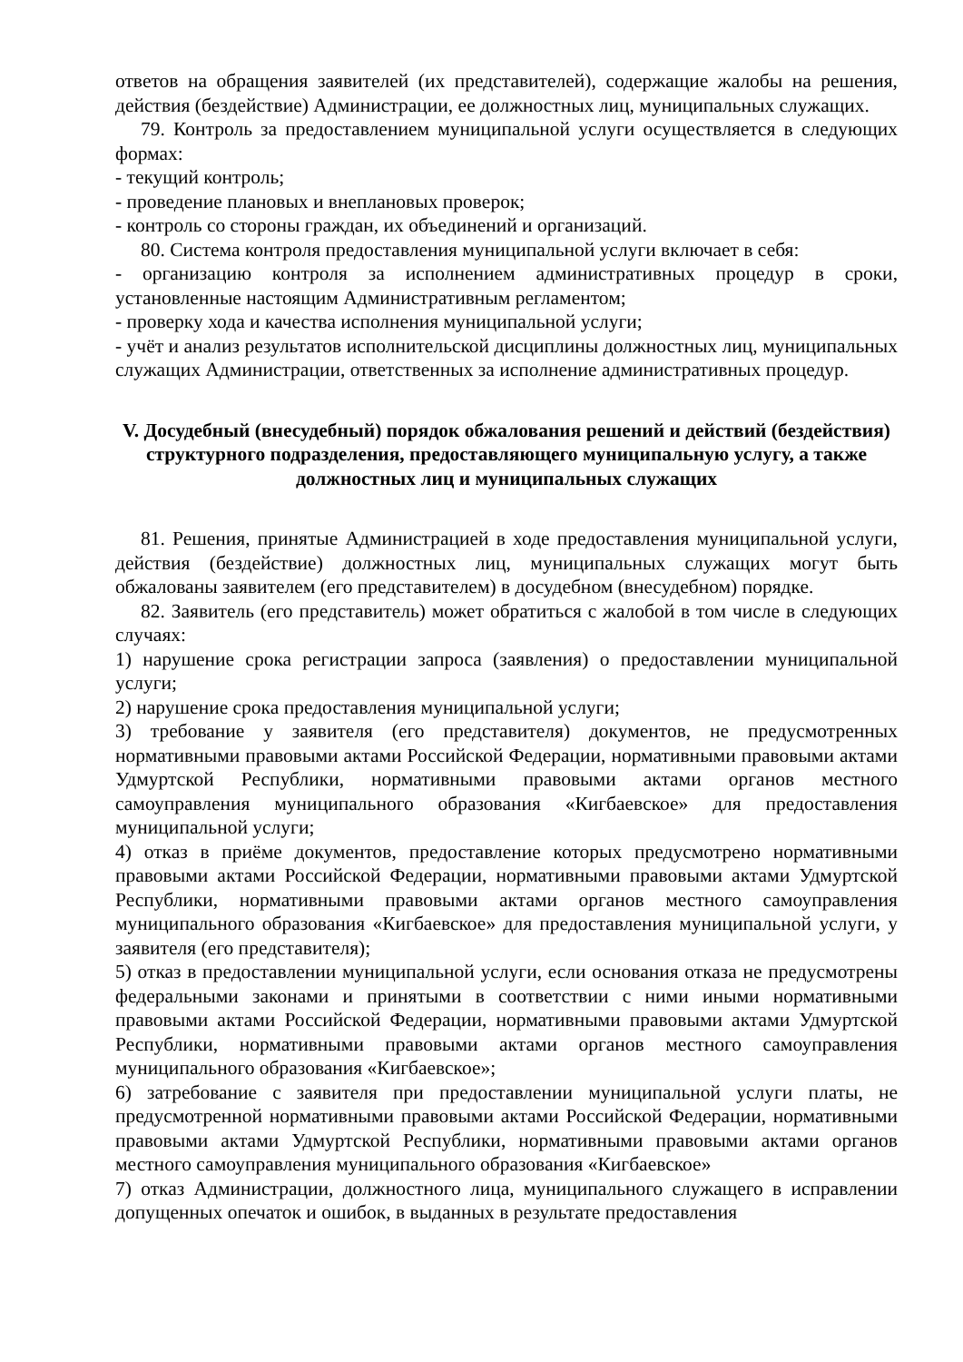ответов на обращения заявителей (их представителей), содержащие жалобы на решения, действия (бездействие) Администрации, ее должностных лиц, муниципальных служащих.
79. Контроль за предоставлением муниципальной услуги осуществляется в следующих формах:
- текущий контроль;
- проведение плановых и внеплановых проверок;
- контроль со стороны граждан, их объединений и организаций.
80. Система контроля предоставления муниципальной услуги включает в себя:
- организацию контроля за исполнением административных процедур в сроки, установленные настоящим Административным регламентом;
- проверку хода и качества исполнения муниципальной услуги;
- учёт и анализ результатов исполнительской дисциплины должностных лиц, муниципальных служащих Администрации, ответственных за исполнение административных процедур.
V. Досудебный (внесудебный) порядок обжалования решений и действий (бездействия) структурного подразделения, предоставляющего муниципальную услугу, а также должностных лиц и муниципальных служащих
81. Решения, принятые Администрацией в ходе предоставления муниципальной услуги, действия (бездействие) должностных лиц, муниципальных служащих могут быть обжалованы заявителем (его представителем) в досудебном (внесудебном) порядке.
82. Заявитель (его представитель) может обратиться с жалобой в том числе в следующих случаях:
1) нарушение срока регистрации запроса (заявления) о предоставлении муниципальной услуги;
2) нарушение срока предоставления муниципальной услуги;
3) требование у заявителя (его представителя) документов, не предусмотренных нормативными правовыми актами Российской Федерации, нормативными правовыми актами Удмуртской Республики, нормативными правовыми актами органов местного самоуправления муниципального образования «Кигбаевское» для предоставления муниципальной услуги;
4) отказ в приёме документов, предоставление которых предусмотрено нормативными правовыми актами Российской Федерации, нормативными правовыми актами Удмуртской Республики, нормативными правовыми актами органов местного самоуправления муниципального образования «Кигбаевское» для предоставления муниципальной услуги, у заявителя (его представителя);
5) отказ в предоставлении муниципальной услуги, если основания отказа не предусмотрены федеральными законами и принятыми в соответствии с ними иными нормативными правовыми актами Российской Федерации, нормативными правовыми актами Удмуртской Республики, нормативными правовыми актами органов местного самоуправления муниципального образования «Кигбаевское»;
6) затребование с заявителя при предоставлении муниципальной услуги платы, не предусмотренной нормативными правовыми актами Российской Федерации, нормативными правовыми актами Удмуртской Республики, нормативными правовыми актами органов местного самоуправления муниципального образования «Кигбаевское»
7) отказ Администрации, должностного лица, муниципального служащего в исправлении допущенных опечаток и ошибок, в выданных в результате предоставления